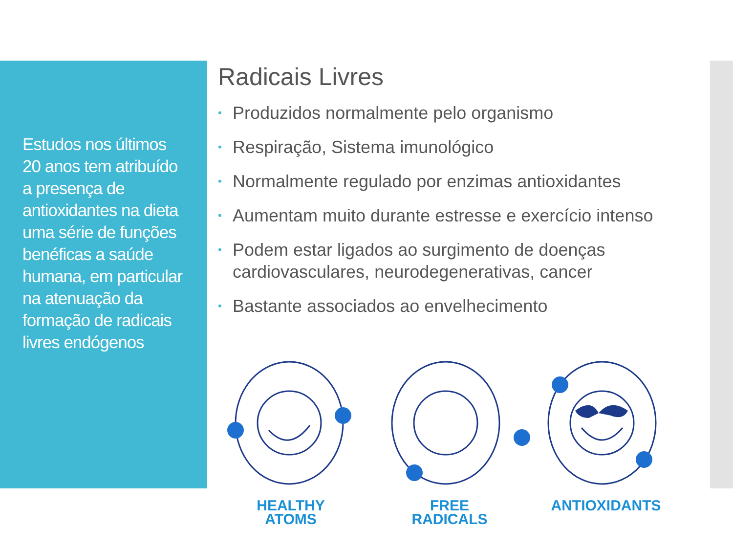Estudos nos últimos 20 anos tem atribuído a presença de antioxidantes na dieta uma série de funções benéficas a saúde humana, em particular na atenuação da formação de radicais livres endógenos
Radicais Livres
• Produzidos normalmente pelo organismo
• Respiração, Sistema imunológico
• Normalmente regulado por enzimas antioxidantes
• Aumentam muito durante estresse e exercício intenso
• Podem estar ligados ao surgimento de doenças cardiovasculares, neurodegenerativas, cancer
• Bastante associados ao envelhecimento
HEALTHY
ATOMS
FREE
RADICALS
ANTIOXIDANTS